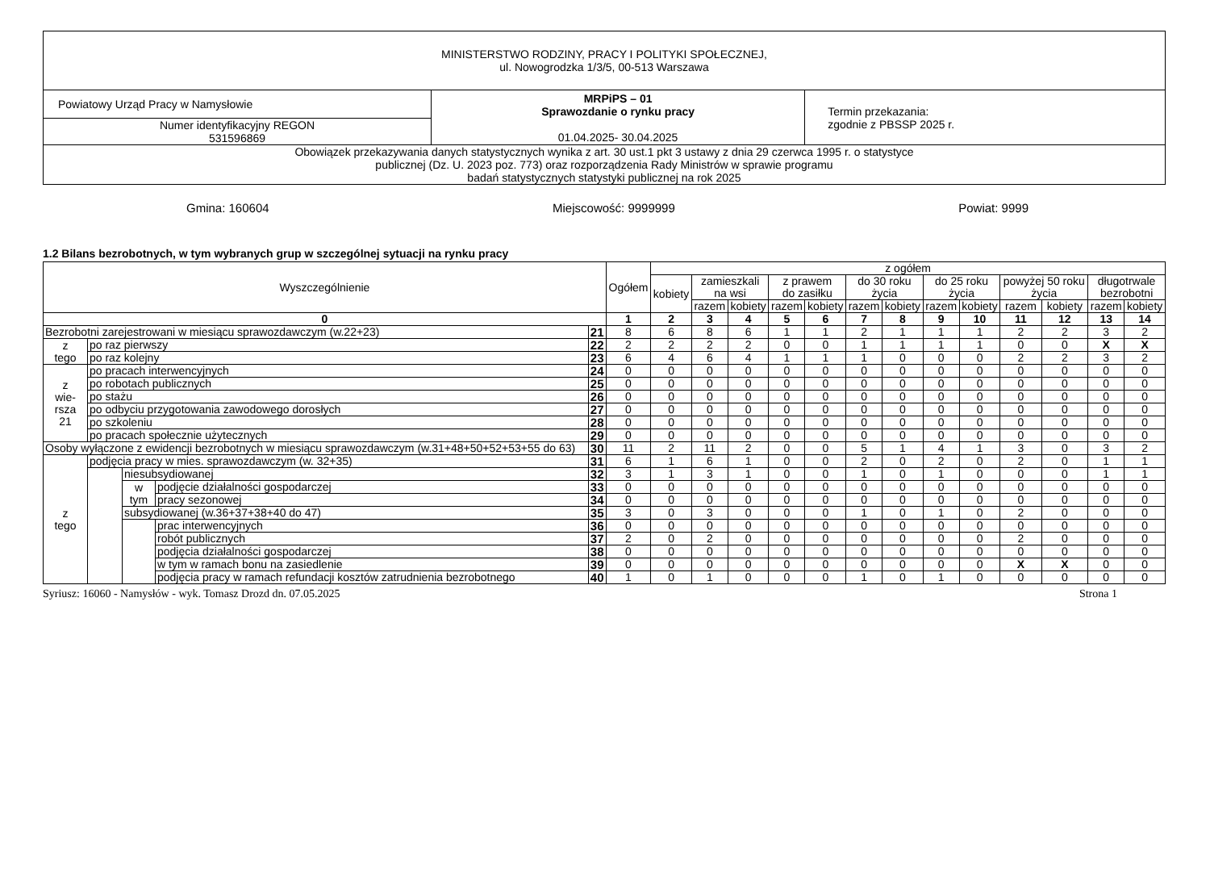| MINISTERSTWO RODZINY, PRACY I POLITYKI SPOŁECZNEJ, ul. Nowogrodzka 1/3/5, 00-513 Warszawa | | |
| Powiatowy Urząd Pracy w Namysłowie | MRPiPS – 01 Sprawozdanie o rynku pracy 01.04.2025- 30.04.2025 | Termin przekazania: zgodnie z PBSSP 2025 r. |
| Numer identyfikacyjny REGON 531596869 | | |
| Obowiązek przekazywania danych statystycznych wynika z art. 30 ust.1 pkt 3 ustawy z dnia 29 czerwca 1995 r. o statystyce publicznej (Dz. U. 2023 poz. 773) oraz rozporządzenia Rady Ministrów w sprawie programu badań statystycznych statystyki publicznej na rok 2025 | | |
Gmina: 160604 Miejscowość: 9999999 Powiat: 9999
1.2 Bilans bezrobotnych, w tym wybranych grup w szczególnej sytuacji na rynku pracy
| Wyszczególnienie | | | | | Ogółem | z ogółem | | | | | | | | | | | | |
| --- | --- | --- | --- | --- | --- | --- | --- | --- | --- | --- | --- | --- | --- | --- | --- | --- | --- | --- |
| | | | | | | kobiety | zamieszkali na wsi | | z prawem do zasiłku | | do 30 roku życia | | do 25 roku życia | | powyżej 50 roku życia | | długotrwale bezrobotni | |
| | | | | | | | razem | kobiety | razem | kobiety | razem | kobiety | razem | kobiety | razem | kobiety | razem | kobiety |
| 0 | | | | | 1 | 2 | 3 | 4 | 5 | 6 | 7 | 8 | 9 | 10 | 11 | 12 | 13 | 14 |
| Bezrobotni zarejestrowani w miesiącu sprawozdawczym (w.22+23) | | | | 21 | 8 | 6 | 8 | 6 | 1 | 1 | 2 | 1 | 1 | 1 | 2 | 2 | 3 | 2 |
| z tego | po raz pierwszy | | | 22 | 2 | 2 | 2 | 2 | 0 | 0 | 1 | 1 | 1 | 1 | 0 | 0 | X | X |
| | po raz kolejny | | | 23 | 6 | 4 | 6 | 4 | 1 | 1 | 1 | 0 | 0 | 0 | 2 | 2 | 3 | 2 |
| z wie- rsza 21 | po pracach interwencyjnych | | | 24 | 0 | 0 | 0 | 0 | 0 | 0 | 0 | 0 | 0 | 0 | 0 | 0 | 0 | 0 |
| | po robotach publicznych | | | 25 | 0 | 0 | 0 | 0 | 0 | 0 | 0 | 0 | 0 | 0 | 0 | 0 | 0 | 0 |
| | po stażu | | | 26 | 0 | 0 | 0 | 0 | 0 | 0 | 0 | 0 | 0 | 0 | 0 | 0 | 0 | 0 |
| | po odbyciu przygotowania zawodowego dorosłych | | | 27 | 0 | 0 | 0 | 0 | 0 | 0 | 0 | 0 | 0 | 0 | 0 | 0 | 0 | 0 |
| | po szkoleniu | | | 28 | 0 | 0 | 0 | 0 | 0 | 0 | 0 | 0 | 0 | 0 | 0 | 0 | 0 | 0 |
| | po pracach społecznie użytecznych | | | 29 | 0 | 0 | 0 | 0 | 0 | 0 | 0 | 0 | 0 | 0 | 0 | 0 | 0 | 0 |
| Osoby wyłączone z ewidencji bezrobotnych w miesiącu sprawozdawczym (w.31+48+50+52+53+55 do 63) | | | | 30 | 11 | 2 | 11 | 2 | 0 | 0 | 5 | 1 | 4 | 1 | 3 | 0 | 3 | 2 |
| z tego | podjęcia pracy w mies. sprawozdawczym (w. 32+35) | | | 31 | 6 | 1 | 6 | 1 | 0 | 0 | 2 | 0 | 2 | 0 | 2 | 0 | 1 | 1 |
| | | niesubsydiowanej | | 32 | 3 | 1 | 3 | 1 | 0 | 0 | 1 | 0 | 1 | 0 | 0 | 0 | 1 | 1 |
| | | w tym | podjęcie działalności gospodarczej | 33 | 0 | 0 | 0 | 0 | 0 | 0 | 0 | 0 | 0 | 0 | 0 | 0 | 0 | 0 |
| | | | pracy sezonowej | 34 | 0 | 0 | 0 | 0 | 0 | 0 | 0 | 0 | 0 | 0 | 0 | 0 | 0 | 0 |
| | | subsydiowanej (w.36+37+38+40 do 47) | | 35 | 3 | 0 | 3 | 0 | 0 | 0 | 1 | 0 | 1 | 0 | 2 | 0 | 0 | 0 |
| | | | prac interwencyjnych | 36 | 0 | 0 | 0 | 0 | 0 | 0 | 0 | 0 | 0 | 0 | 0 | 0 | 0 | 0 |
| | | | robót publicznych | 37 | 2 | 0 | 2 | 0 | 0 | 0 | 0 | 0 | 0 | 0 | 2 | 0 | 0 | 0 |
| | | | podjęcia działalności gospodarczej | 38 | 0 | 0 | 0 | 0 | 0 | 0 | 0 | 0 | 0 | 0 | 0 | 0 | 0 | 0 |
| | | | w tym w ramach bonu na zasiedlenie | 39 | 0 | 0 | 0 | 0 | 0 | 0 | 0 | 0 | 0 | 0 | X | X | 0 | 0 |
| | | | podjęcia pracy w ramach refundacji kosztów zatrudnienia bezrobotnego | 40 | 1 | 0 | 1 | 0 | 0 | 0 | 1 | 0 | 1 | 0 | 0 | 0 | 0 | 0 |
Syriusz: 16060 - Namysłów - wyk. Tomasz Drozd dn. 07.05.2025 Strona 1